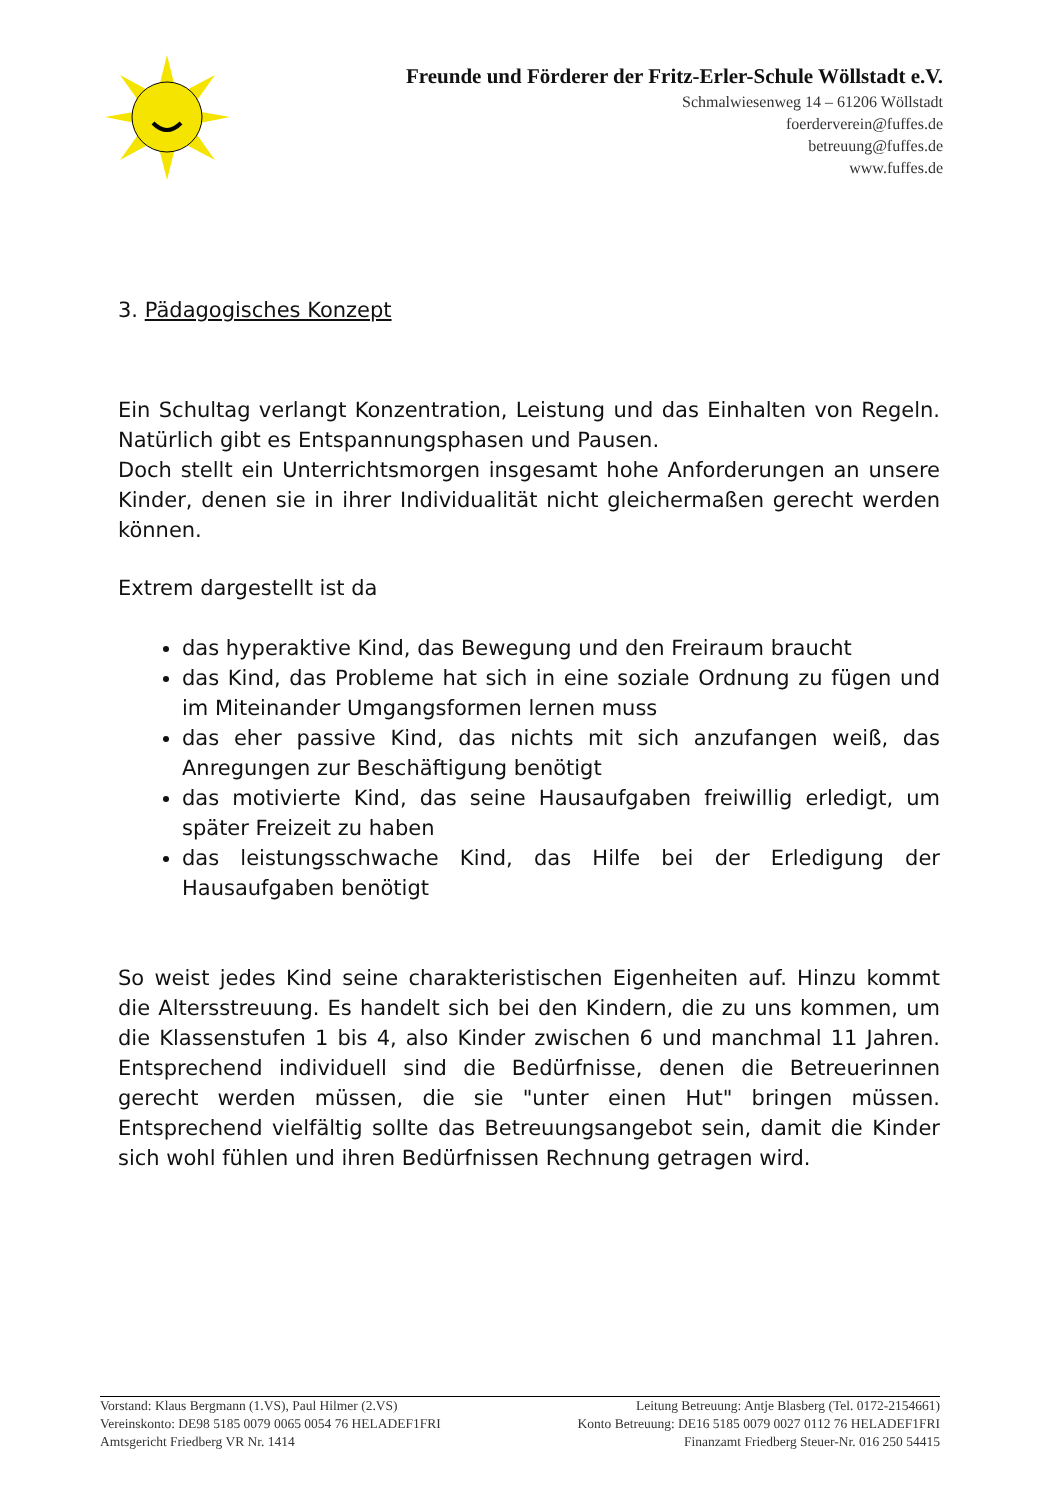Freunde und Förderer der Fritz-Erler-Schule Wöllstadt e.V.
Schmalwiesenweg 14 – 61206 Wöllstadt
foerderverein@fuffes.de
betreuung@fuffes.de
www.fuffes.de
3. Pädagogisches Konzept
Ein Schultag verlangt Konzentration, Leistung und das Einhalten von Regeln. Natürlich gibt es Entspannungsphasen und Pausen.
Doch stellt ein Unterrichtsmorgen insgesamt hohe Anforderungen an unsere Kinder, denen sie in ihrer Individualität nicht gleichermaßen gerecht werden können.
Extrem dargestellt ist da
das hyperaktive Kind, das Bewegung und den Freiraum braucht
das Kind, das Probleme hat sich in eine soziale Ordnung zu fügen und im Miteinander Umgangsformen lernen muss
das eher passive Kind, das nichts mit sich anzufangen weiß, das Anregungen zur Beschäftigung benötigt
das motivierte Kind, das seine Hausaufgaben freiwillig erledigt, um später Freizeit zu haben
das leistungsschwache Kind, das Hilfe bei der Erledigung der Hausaufgaben benötigt
So weist jedes Kind seine charakteristischen Eigenheiten auf. Hinzu kommt die Altersstreuung. Es handelt sich bei den Kindern, die zu uns kommen, um die Klassenstufen 1 bis 4, also Kinder zwischen 6 und manchmal 11 Jahren. Entsprechend individuell sind die Bedürfnisse, denen die Betreuerinnen gerecht werden müssen, die sie "unter einen Hut" bringen müssen. Entsprechend vielfältig sollte das Betreuungsangebot sein, damit die Kinder sich wohl fühlen und ihren Bedürfnissen Rechnung getragen wird.
Vorstand: Klaus Bergmann (1.VS), Paul Hilmer (2.VS) Leitung Betreuung: Antje Blasberg (Tel. 0172-2154661)
Vereinskonto: DE98 5185 0079 0065 0054 76 HELADEF1FRI Konto Betreuung: DE16 5185 0079 0027 0112 76 HELADEF1FRI
Amtsgericht Friedberg VR Nr. 1414 Finanzamt Friedberg Steuer-Nr. 016 250 54415